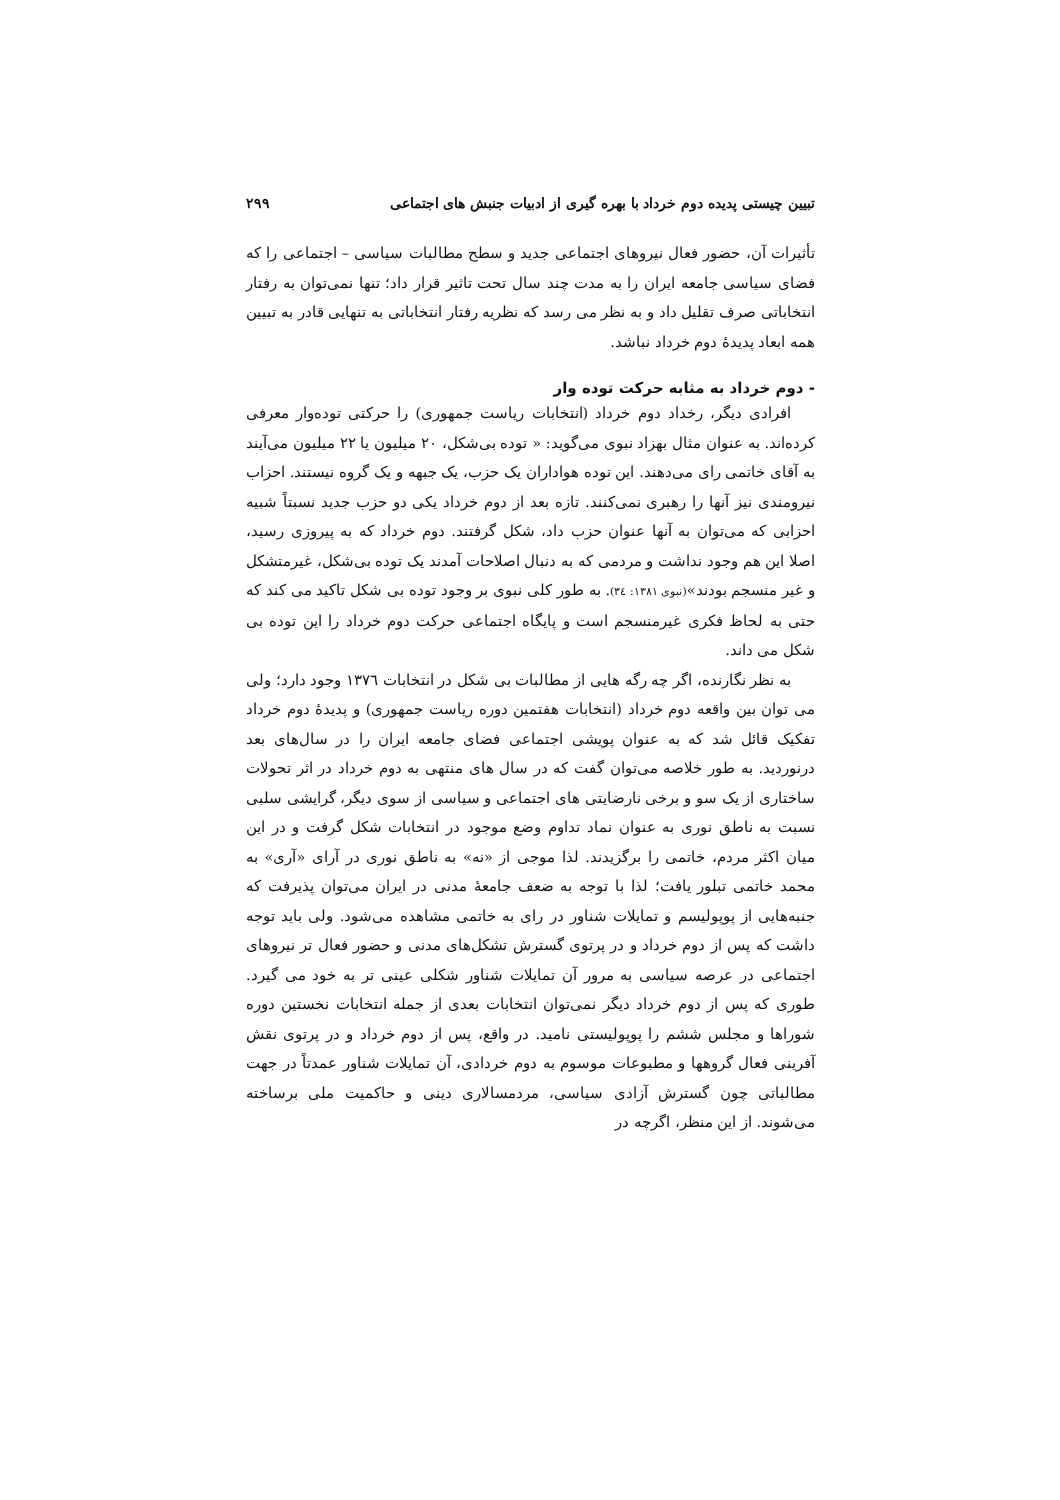تبیین چیستی پدیده دوم خرداد با بهره گیری از ادبیات جنبش های اجتماعی ۲۹۹
تأثیرات آن، حضور فعال نیروهای اجتماعی جدید و سطح مطالبات سیاسی – اجتماعی را که فضای سیاسی جامعه ایران را به مدت چند سال تحت تاثیر قرار داد؛ تنها نمی‌توان به رفتار انتخاباتی صرف تقلیل داد و به نظر می رسد که نظریه رفتار انتخاباتی به تنهایی قادر به تبیین همه ابعاد پدیدهٔ دوم خرداد نباشد.
- دوم خرداد به مثابه حرکت توده وار
افرادی دیگر، رخداد دوم خرداد (انتخابات ریاست جمهوری) را حرکتی توده‌وار معرفی کرده‌اند. به عنوان مثال بهزاد نبوی می‌گوید: « توده بی‌شکل، ۲۰ میلیون یا ۲۲ میلیون می‌آیند به آقای خاتمی رای می‌دهند. این توده هواداران یک حزب، یک جبهه و یک گروه نیستند. احزاب نیرومندی نیز آنها را رهبری نمی‌کنند. تازه بعد از دوم خرداد یکی دو حزب جدید نسبتاً شبیه احزابی که می‌توان به آنها عنوان حزب داد، شکل گرفتند. دوم خرداد که به پیروزی رسید، اصلا این هم وجود نداشت و مردمی که به دنبال اصلاحات آمدند یک توده بی‌شکل، غیرمتشکل و غیر منسجم بودند»(نبوی ١٣٨١: ٣٤). به طور کلی نبوی بر وجود توده بی شکل تاکید می کند که حتی به لحاظ فکری غیرمنسجم است و پایگاه اجتماعی حرکت دوم خرداد را این توده بی شکل می داند.
به نظر نگارنده، اگر چه رگه هایی از مطالبات بی شکل در انتخابات ١٣٧٦ وجود دارد؛ ولی می توان بین واقعه دوم خرداد (انتخابات هفتمین دوره ریاست جمهوری) و پدیدهٔ دوم خرداد تفکیک قائل شد که به عنوان پویشی اجتماعی فضای جامعه ایران را در سال‌های بعد درنوردید. به طور خلاصه می‌توان گفت که در سال های منتهی به دوم خرداد در اثر تحولات ساختاری از یک سو و برخی نارضایتی های اجتماعی و سیاسی از سوی دیگر، گرایشی سلبی نسبت به ناطق نوری به عنوان نماد تداوم وضع موجود در انتخابات شکل گرفت و در این میان اکثر مردم، خاتمی را برگزیدند. لذا موجی از «نه» به ناطق نوری در آرای «آری» به محمد خاتمی تبلور یافت؛ لذا با توجه به ضعف جامعهٔ مدنی در ایران می‌توان پذیرفت که جنبه‌هایی از پوپولیسم و تمایلات شناور در رای به خاتمی مشاهده می‌شود. ولی باید توجه داشت که پس از دوم خرداد و در پرتوی گسترش تشکل‌های مدنی و حضور فعال تر نیروهای اجتماعی در عرصه سیاسی به مرور آن تمایلات شناور شکلی عینی تر به خود می گیرد. طوری که پس از دوم خرداد دیگر نمی‌توان انتخابات بعدی از جمله انتخابات نخستین دوره شوراها و مجلس ششم را پوپولیستی نامید. در واقع، پس از دوم خرداد و در پرتوی نقش آفرینی فعال گروهها و مطبوعات موسوم به دوم خردادی، آن تمایلات شناور عمدتاً در جهت مطالباتی چون گسترش آزادی سیاسی، مردمسالاری دینی و حاکمیت ملی برساخته می‌شوند. از این منظر، اگرچه در